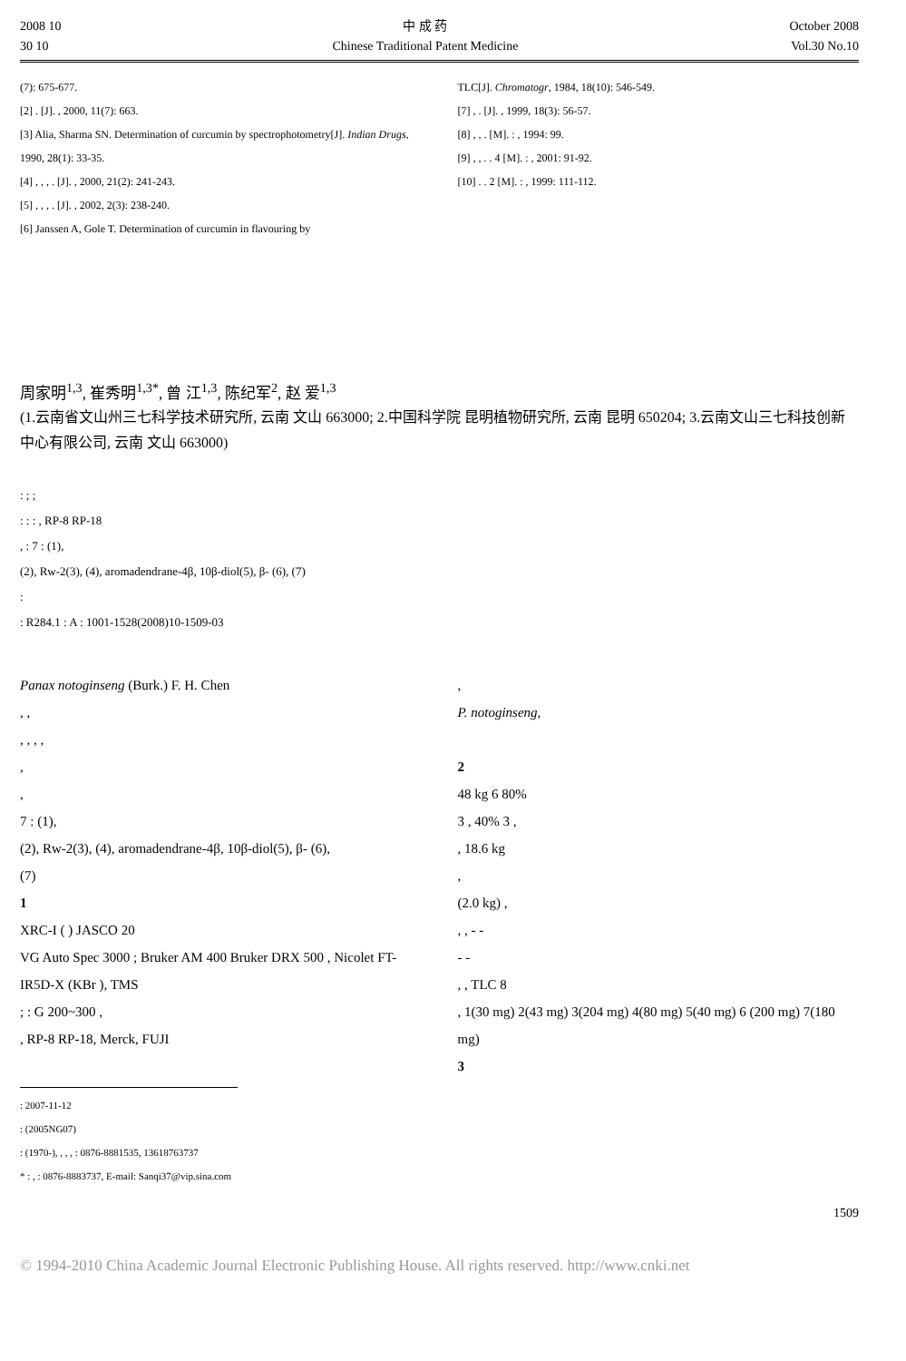2008 10
30 10
中 成 药
Chinese Traditional Patent Medicine
October 2008
Vol.30 No.10
(7): 675-677.
[2] . [J]. , 2000, 11(7): 663.
[3] Alia, Sharma SN. Determination of curcumin by spectrophotometry[J]. Indian Drugs, 1990, 28(1): 33-35.
[4] , , , . [J]. , 2000, 21(2): 241-243.
[5] , , , . [J]. , 2002, 2(3): 238-240.
[6] Janssen A, Gole T. Determination of curcumin in flavouring by
TLC[J]. Chromatogr, 1984, 18(10): 546-549.
[7] , . [J]. , 1999, 18(3): 56-57.
[8] , , . [M]. : , 1994: 99.
[9] , , . . 4 [M]. : , 2001: 91-92.
[10] . . 2 [M]. : , 1999: 111-112.
周家明<sup>1,3</sup>, 崔秀明<sup>1,3*</sup>, 曾 江<sup>1,3</sup>, 陈纪军<sup>2</sup>, 赵 爱<sup>1,3</sup>
(1.云南省文山州三七科学技术研究所, 云南 文山 663000; 2.中国科学院 昆明植物研究所, 云南 昆明 650204; 3.云南文山三七科技创新中心有限公司, 云南 文山 663000)
: ; ;
: : : , RP-8 RP-18
, : 7 : (1),
(2), Rw-2(3), (4), aromadendrane-4β, 10β-diol(5), β- (6), (7)
:
: R284.1 : A : 1001-1528(2008)10-1509-03
Panax notoginseng (Burk.) F. H. Chen
, ,
, , , ,
,
,
7 : (1),
(2), Rw-2(3), (4), aromadendrane-4β, 10β-diol(5), β- (6),
(7)
1
XRC-I ( ) JASCO 20
VG Auto Spec 3000 ; Bruker AM 400 Bruker DRX 500 , Nicolet FT-IR5D-X (KBr ), TMS
; : G 200~300 ,
, RP-8 RP-18, Merck, FUJI
,
P. notoginseng,
2
48 kg 6 80%
3 , 40% 3 ,
, 18.6 kg
,
(2.0 kg) ,
, , - -
- -
, , TLC 8
, 1(30 mg) 2(43 mg) 3(204 mg) 4(80 mg) 5(40 mg) 6 (200 mg) 7(180 mg)
3
: 2007-11-12
: (2005NG07)
: (1970-), , , , : 0876-8881535, 13618763737
* : , : 0876-8883737, E-mail: Sanqi37@vip.sina.com
1509
© 1994-2010 China Academic Journal Electronic Publishing House. All rights reserved. http://www.cnki.net